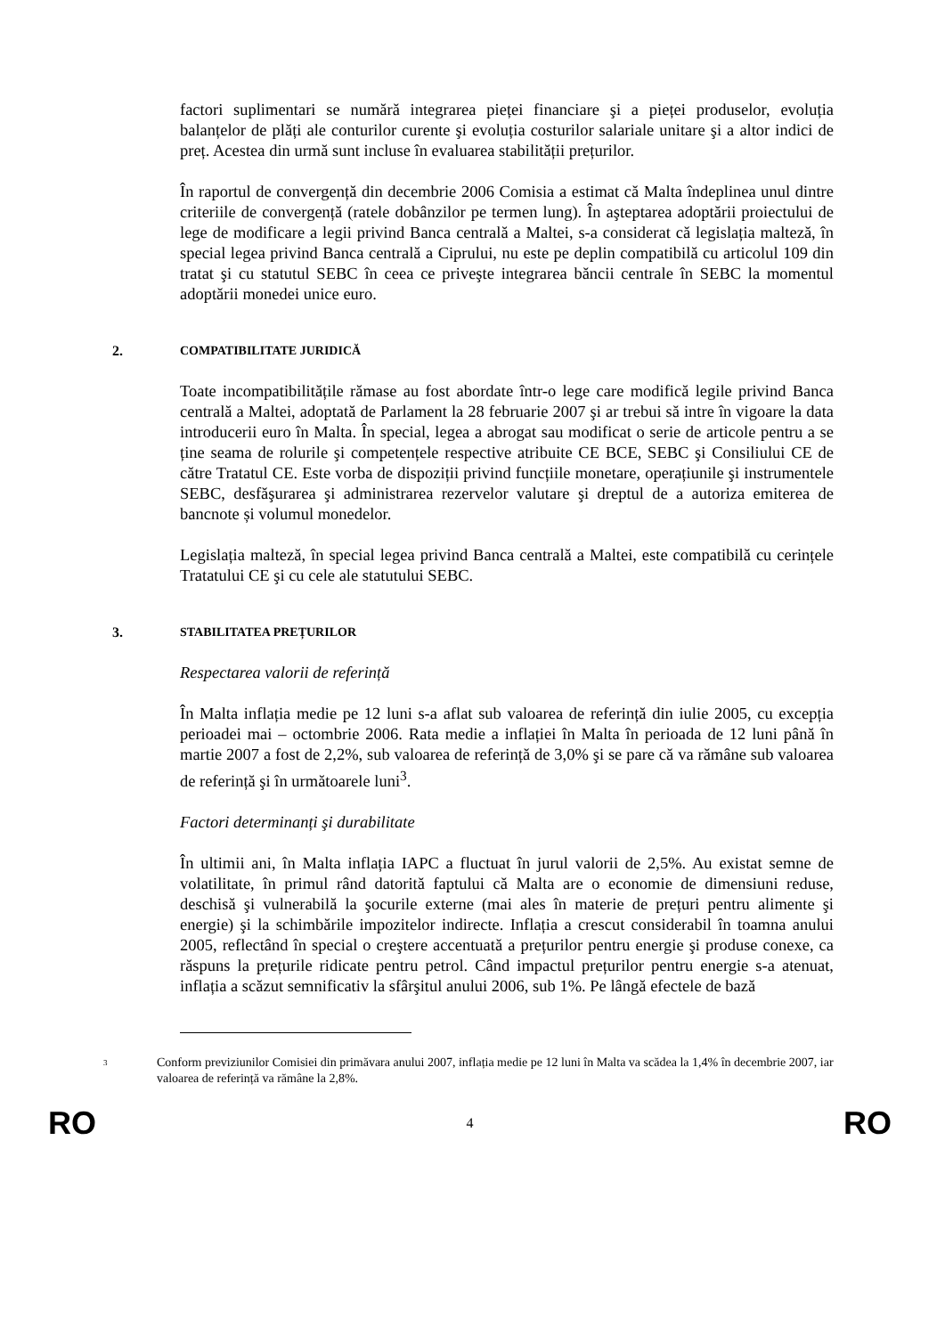factori suplimentari se numără integrarea pieței financiare şi a pieței produselor, evoluția balanțelor de plăți ale conturilor curente şi evoluția costurilor salariale unitare şi a altor indici de preț. Acestea din urmă sunt incluse în evaluarea stabilității prețurilor.
În raportul de convergență din decembrie 2006 Comisia a estimat că Malta îndeplinea unul dintre criteriile de convergență (ratele dobânzilor pe termen lung). În aşteptarea adoptării proiectului de lege de modificare a legii privind Banca centrală a Maltei, s-a considerat că legislația malteză, în special legea privind Banca centrală a Ciprului, nu este pe deplin compatibilă cu articolul 109 din tratat şi cu statutul SEBC în ceea ce priveşte integrarea băncii centrale în SEBC la momentul adoptării monedei unice euro.
2. COMPATIBILITATE JURIDICĂ
Toate incompatibilitățile rămase au fost abordate într-o lege care modifică legile privind Banca centrală a Maltei, adoptată de Parlament la 28 februarie 2007 şi ar trebui să intre în vigoare la data introducerii euro în Malta. În special, legea a abrogat sau modificat o serie de articole pentru a se ține seama de rolurile şi competențele respective atribuite CE BCE, SEBC şi Consiliului CE de către Tratatul CE. Este vorba de dispoziții privind funcțiile monetare, operațiunile şi instrumentele SEBC, desfăşurarea şi administrarea rezervelor valutare şi dreptul de a autoriza emiterea de bancnote și volumul monedelor.
Legislația malteză, în special legea privind Banca centrală a Maltei, este compatibilă cu cerințele Tratatului CE şi cu cele ale statutului SEBC.
3. STABILITATEA PREȚURILOR
Respectarea valorii de referință
În Malta inflația medie pe 12 luni s-a aflat sub valoarea de referință din iulie 2005, cu excepția perioadei mai – octombrie 2006. Rata medie a inflației în Malta în perioada de 12 luni până în martie 2007 a fost de 2,2%, sub valoarea de referință de 3,0% şi se pare că va rămâne sub valoarea de referință şi în următoarele luni<sup>3</sup>.
Factori determinanți şi durabilitate
În ultimii ani, în Malta inflația IAPC a fluctuat în jurul valorii de 2,5%. Au existat semne de volatilitate, în primul rând datorită faptului că Malta are o economie de dimensiuni reduse, deschisă şi vulnerabilă la şocurile externe (mai ales în materie de prețuri pentru alimente şi energie) şi la schimbările impozitelor indirecte. Inflația a crescut considerabil în toamna anului 2005, reflectând în special o creştere accentuată a prețurilor pentru energie şi produse conexe, ca răspuns la prețurile ridicate pentru petrol. Când impactul prețurilor pentru energie s-a atenuat, inflația a scăzut semnificativ la sfârşitul anului 2006, sub 1%. Pe lângă efectele de bază
3 Conform previziunilor Comisiei din primăvara anului 2007, inflația medie pe 12 luni în Malta va scădea la 1,4% în decembrie 2007, iar valoarea de referință va rămâne la 2,8%.
RO 4 RO